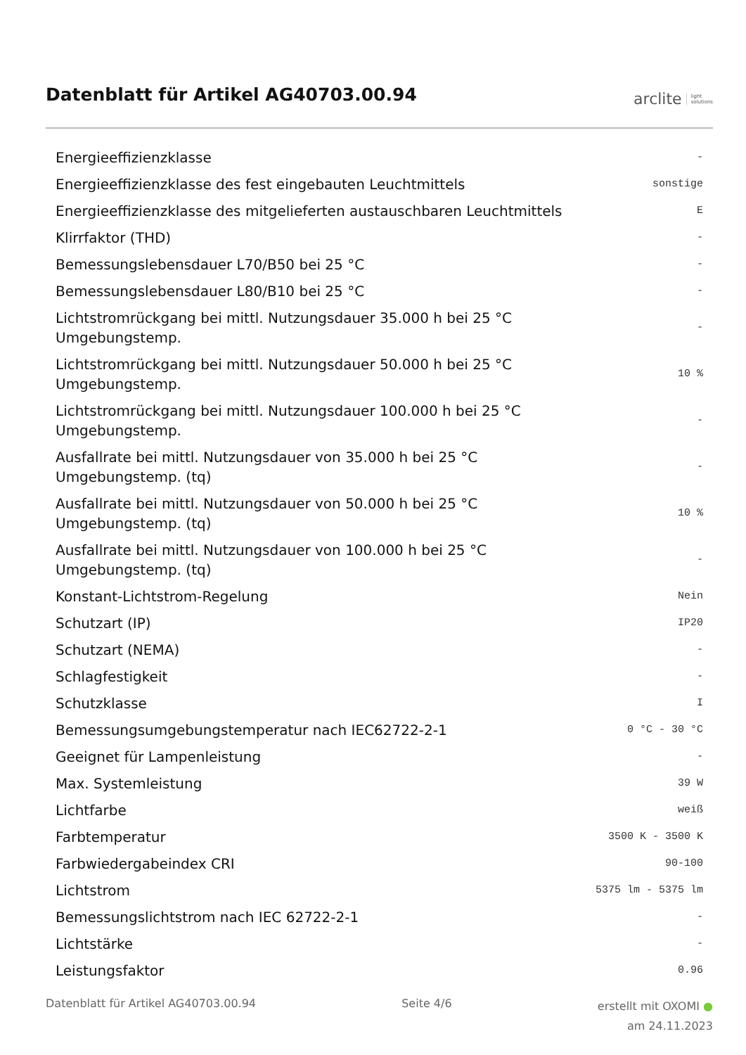Datenblatt für Artikel AG40703.00.94
arclite light
solutions
| Energieeffizienzklasse | - |
| Energieeffizienzklasse des fest eingebauten Leuchtmittels | sonstige |
| Energieeffizienzklasse des mitgelieferten austauschbaren Leuchtmittels | E |
| Klirrfaktor (THD) | - |
| Bemessungslebensdauer L70/B50 bei 25 °C | - |
| Bemessungslebensdauer L80/B10 bei 25 °C | - |
| Lichtstromrückgang bei mittl. Nutzungsdauer 35.000 h bei 25 °C Umgebungstemp. | - |
| Lichtstromrückgang bei mittl. Nutzungsdauer 50.000 h bei 25 °C Umgebungstemp. | 10 % |
| Lichtstromrückgang bei mittl. Nutzungsdauer 100.000 h bei 25 °C Umgebungstemp. | - |
| Ausfallrate bei mittl. Nutzungsdauer von 35.000 h bei 25 °C Umgebungstemp. (tq) | - |
| Ausfallrate bei mittl. Nutzungsdauer von 50.000 h bei 25 °C Umgebungstemp. (tq) | 10 % |
| Ausfallrate bei mittl. Nutzungsdauer von 100.000 h bei 25 °C Umgebungstemp. (tq) | - |
| Konstant-Lichtstrom-Regelung | Nein |
| Schutzart (IP) | IP20 |
| Schutzart (NEMA) | - |
| Schlagfestigkeit | - |
| Schutzklasse | I |
| Bemessungsumgebungstemperatur nach IEC62722-2-1 | 0 °C - 30 °C |
| Geeignet für Lampenleistung | - |
| Max. Systemleistung | 39 W |
| Lichtfarbe | weiß |
| Farbtemperatur | 3500 K - 3500 K |
| Farbwiedergabeindex CRI | 90-100 |
| Lichtstrom | 5375 lm - 5375 lm |
| Bemessungslichtstrom nach IEC 62722-2-1 | - |
| Lichtstärke | - |
| Leistungsfaktor | 0.96 |
Datenblatt für Artikel AG40703.00.94 Seite 4/6 erstellt mit OXOMI ●
am 24.11.2023